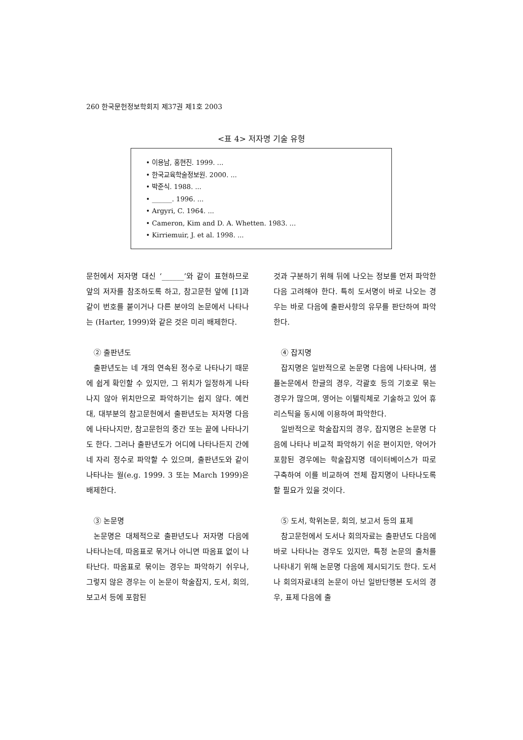260 한국문헌정보학회지 제37권 제1호 2003
<표 4> 저자명 기술 유형
• 이용남, 홍현진. 1999. ...
• 한국교육학술정보원. 2000. ...
• 박준식. 1988. ...
• ______. 1996. ...
• Argyri, C. 1964. ...
• Cameron, Kim and D. A. Whetten. 1983. ...
• Kirriemuir, J. et al. 1998. ...
문헌에서 저자명 대신 ‘______’와 같이 표현하므로 앞의 저자를 참조하도록 하고, 참고문헌 앞에 [1]과 같이 번호를 붙이거나 다른 분야의 논문에서 나타나는 (Harter, 1999)와 같은 것은 미리 배제한다.
② 출판년도
출판년도는 네 개의 연속된 정수로 나타나기 때문에 쉽게 확인할 수 있지만, 그 위치가 일정하게 나타나지 않아 위치만으로 파악하기는 쉽지 않다. 예컨대, 대부분의 참고문헌에서 출판년도는 저자명 다음에 나타나지만, 참고문헌의 중간 또는 끝에 나타나기도 한다. 그러나 출판년도가 어디에 나타나든지 간에 네 자리 정수로 파악할 수 있으며, 출판년도와 같이 나타나는 월(e.g. 1999. 3 또는 March 1999)은 배제한다.
③ 논문명
논문명은 대체적으로 출판년도나 저자명 다음에 나타나는데, 따옴표로 묶거나 아니면 따옴표 없이 나타난다. 따옴표로 묶이는 경우는 파악하기 쉬우나, 그렇지 않은 경우는 이 논문이 학술잡지, 도서, 회의, 보고서 등에 포함된
것과 구분하기 위해 뒤에 나오는 정보를 먼저 파악한 다음 고려해야 한다. 특히 도서명이 바로 나오는 경우는 바로 다음에 출판사항의 유무를 판단하여 파악한다.
④ 잡지명
잡지명은 일반적으로 논문명 다음에 나타나며, 샘플논문에서 한글의 경우, 각괄호 등의 기호로 묶는 경우가 많으며, 영어는 이텔릭체로 기술하고 있어 휴리스틱을 동시에 이용하여 파악한다.
일반적으로 학술잡지의 경우, 잡지명은 논문명 다음에 나타나 비교적 파악하기 쉬운 편이지만, 약어가 포함된 경우에는 학술잡지명 데이터베이스가 따로 구축하여 이를 비교하여 전체 잡지명이 나타나도록 할 필요가 있을 것이다.
⑤ 도서, 학위논문, 회의, 보고서 등의 표제
참고문헌에서 도서나 회의자료는 출판년도 다음에 바로 나타나는 경우도 있지만, 특정 논문의 출처를 나타내기 위해 논문명 다음에 제시되기도 한다. 도서나 회의자료내의 논문이 아닌 일반단행본 도서의 경우, 표제 다음에 출